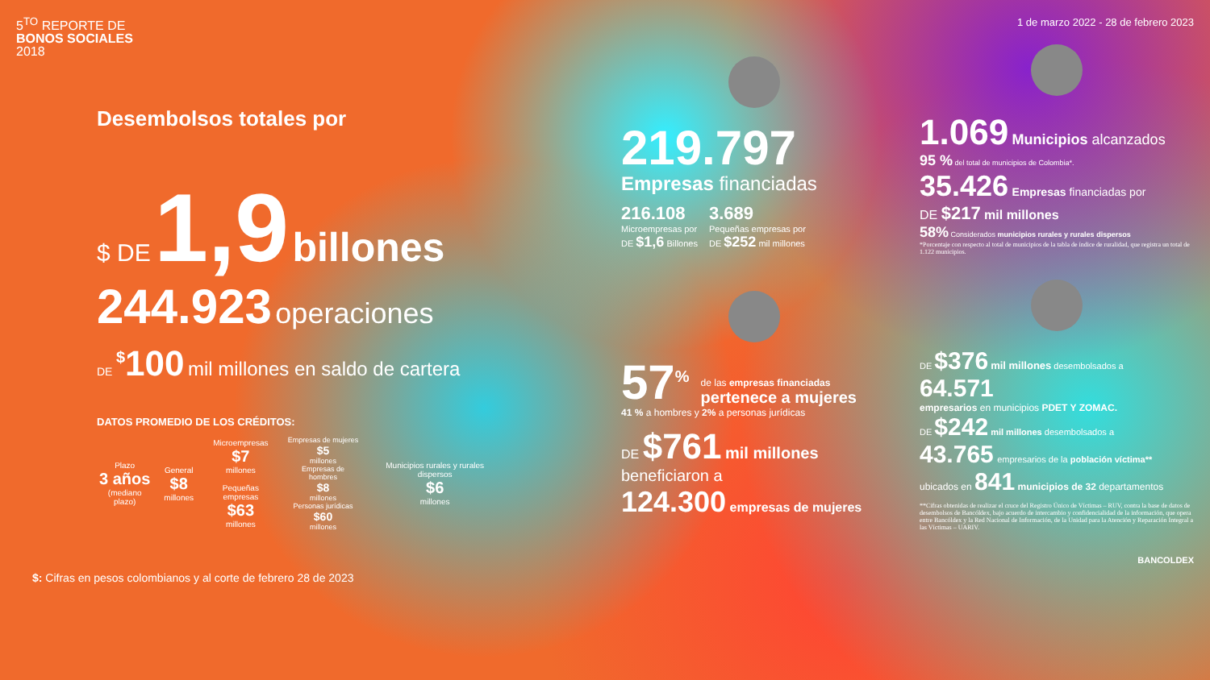5<sup>TO</sup> REPORTE DE
BONOS SOCIALES
2018
Desembolsos totales por
$ DE 1,9 billones
244.923 operaciones
DE <sup>$</sup>100 mil millones en saldo de cartera
DATOS PROMEDIO DE LOS CRÉDITOS:
Plazo
3 años
(mediano plazo)
General
$8
millones
Microempresas
$7
millones
Pequeñas empresas
$63
millones
Empresas de mujeres
$5
millones
Empresas de hombres
$8
millones
Personas jurídicas
$60
millones
Municipios rurales y rurales dispersos
$6
millones
$: Cifras en pesos colombianos y al corte de febrero 28 de 2023
219.797
Empresas financiadas
216.108
Microempresas por
DE $1,6 Billones
3.689
Pequeñas empresas por
DE $252 mil millones
57<sup>%</sup> de las empresas financiadas
pertenece a mujeres
41 % a hombres y 2% a personas jurídicas
DE $761 mil millones beneficiaron a
124.300 empresas de mujeres
1 de marzo 2022 - 28 de febrero 2023
1.069 Municipios alcanzados
95 % del total de municipios de Colombia*.
35.426 Empresas financiadas por
DE $217 mil millones
58% Considerados municipios rurales y rurales dispersos
*Porcentaje con respecto al total de municipios de la tabla de índice de ruralidad, que registra un total de 1.122 municipios.
DE $376 mil millones desembolsados a 64.571
empresarios en municipios PDET Y ZOMAC.
DE $242 mil millones desembolsados a
43.765 empresarios de la población víctima**
ubicados en 841 municipios de 32 departamentos
**Cifras obtenidas de realizar el cruce del Registro Único de Víctimas – RUV, contra la base de datos de desembolsos de Bancóldex, bajo acuerdo de intercambio y confidencialidad de la información, que opera entre Bancóldex y la Red Nacional de Información, de la Unidad para la Atención y Reparación Integral a las Víctimas – UARIV.
BANCOLDEX